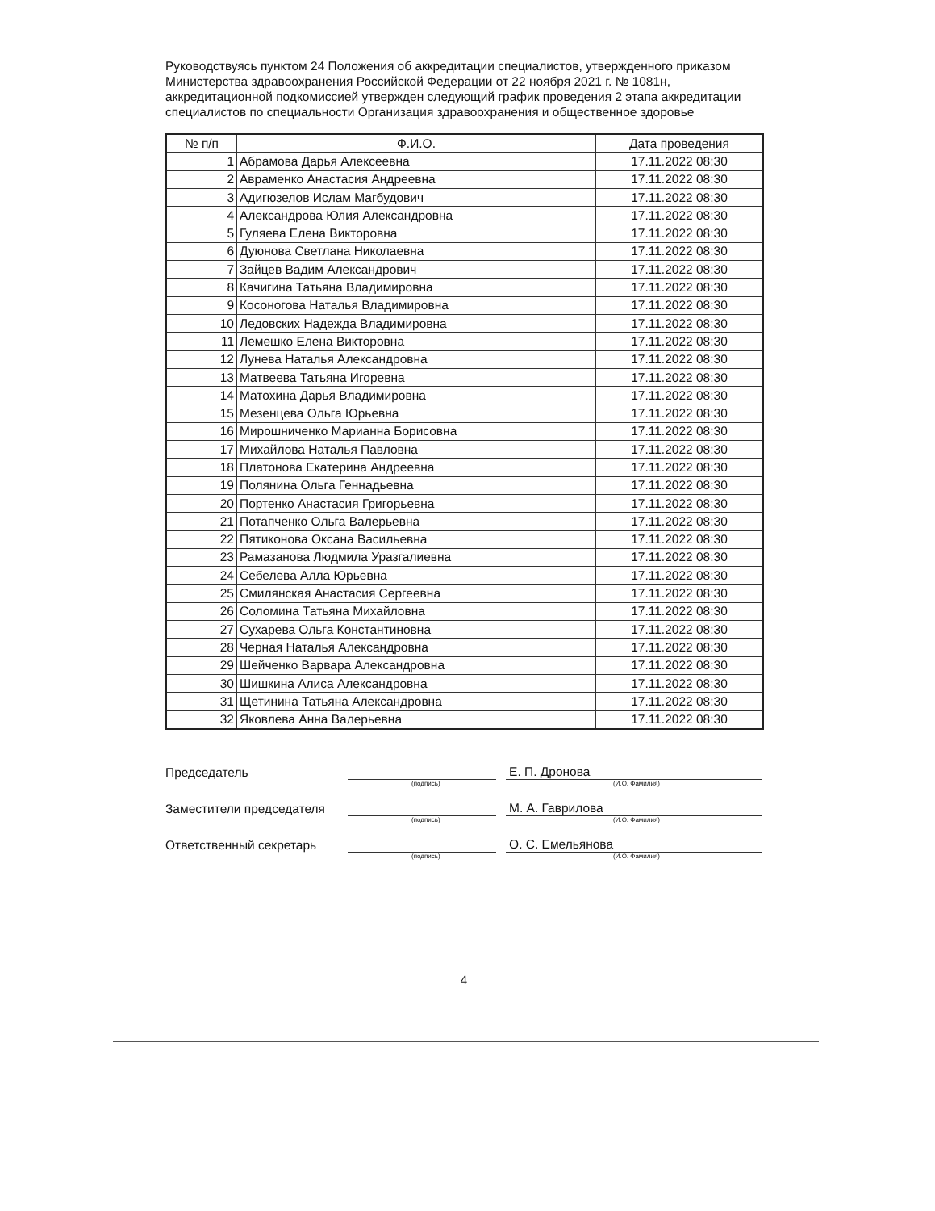Руководствуясь пунктом 24 Положения об аккредитации специалистов, утвержденного приказом Министерства здравоохранения Российской Федерации от 22 ноября 2021 г. № 1081н, аккредитационной подкомиссией утвержден следующий график проведения 2 этапа аккредитации специалистов по специальности Организация здравоохранения и общественное здоровье
| № п/п | Ф.И.О. | Дата проведения |
| --- | --- | --- |
| 1 | Абрамова Дарья Алексеевна | 17.11.2022 08:30 |
| 2 | Авраменко Анастасия Андреевна | 17.11.2022 08:30 |
| 3 | Адигюзелов Ислам Магбудович | 17.11.2022 08:30 |
| 4 | Александрова Юлия Александровна | 17.11.2022 08:30 |
| 5 | Гуляева Елена Викторовна | 17.11.2022 08:30 |
| 6 | Дуюнова Светлана Николаевна | 17.11.2022 08:30 |
| 7 | Зайцев Вадим Александрович | 17.11.2022 08:30 |
| 8 | Качигина Татьяна Владимировна | 17.11.2022 08:30 |
| 9 | Косоногова Наталья Владимировна | 17.11.2022 08:30 |
| 10 | Ледовских Надежда Владимировна | 17.11.2022 08:30 |
| 11 | Лемешко Елена Викторовна | 17.11.2022 08:30 |
| 12 | Лунева Наталья Александровна | 17.11.2022 08:30 |
| 13 | Матвеева Татьяна Игоревна | 17.11.2022 08:30 |
| 14 | Матохина Дарья Владимировна | 17.11.2022 08:30 |
| 15 | Мезенцева Ольга Юрьевна | 17.11.2022 08:30 |
| 16 | Мирошниченко Марианна Борисовна | 17.11.2022 08:30 |
| 17 | Михайлова Наталья Павловна | 17.11.2022 08:30 |
| 18 | Платонова Екатерина Андреевна | 17.11.2022 08:30 |
| 19 | Полянина Ольга Геннадьевна | 17.11.2022 08:30 |
| 20 | Портенко Анастасия Григорьевна | 17.11.2022 08:30 |
| 21 | Потапченко Ольга Валерьевна | 17.11.2022 08:30 |
| 22 | Пятиконова Оксана Васильевна | 17.11.2022 08:30 |
| 23 | Рамазанова Людмила Уразгалиевна | 17.11.2022 08:30 |
| 24 | Себелева Алла Юрьевна | 17.11.2022 08:30 |
| 25 | Смилянская Анастасия Сергеевна | 17.11.2022 08:30 |
| 26 | Соломина Татьяна Михайловна | 17.11.2022 08:30 |
| 27 | Сухарева Ольга Константиновна | 17.11.2022 08:30 |
| 28 | Черная Наталья Александровна | 17.11.2022 08:30 |
| 29 | Шейченко Варвара Александровна | 17.11.2022 08:30 |
| 30 | Шишкина Алиса Александровна | 17.11.2022 08:30 |
| 31 | Щетинина Татьяна Александровна | 17.11.2022 08:30 |
| 32 | Яковлева Анна Валерьевна | 17.11.2022 08:30 |
Председатель
Е. П. Дронова
(подпись) (И.О. Фамилия)
Заместители председателя
М. А. Гаврилова
(подпись) (И.О. Фамилия)
Ответственный секретарь
О. С. Емельянова
(подпись) (И.О. Фамилия)
4